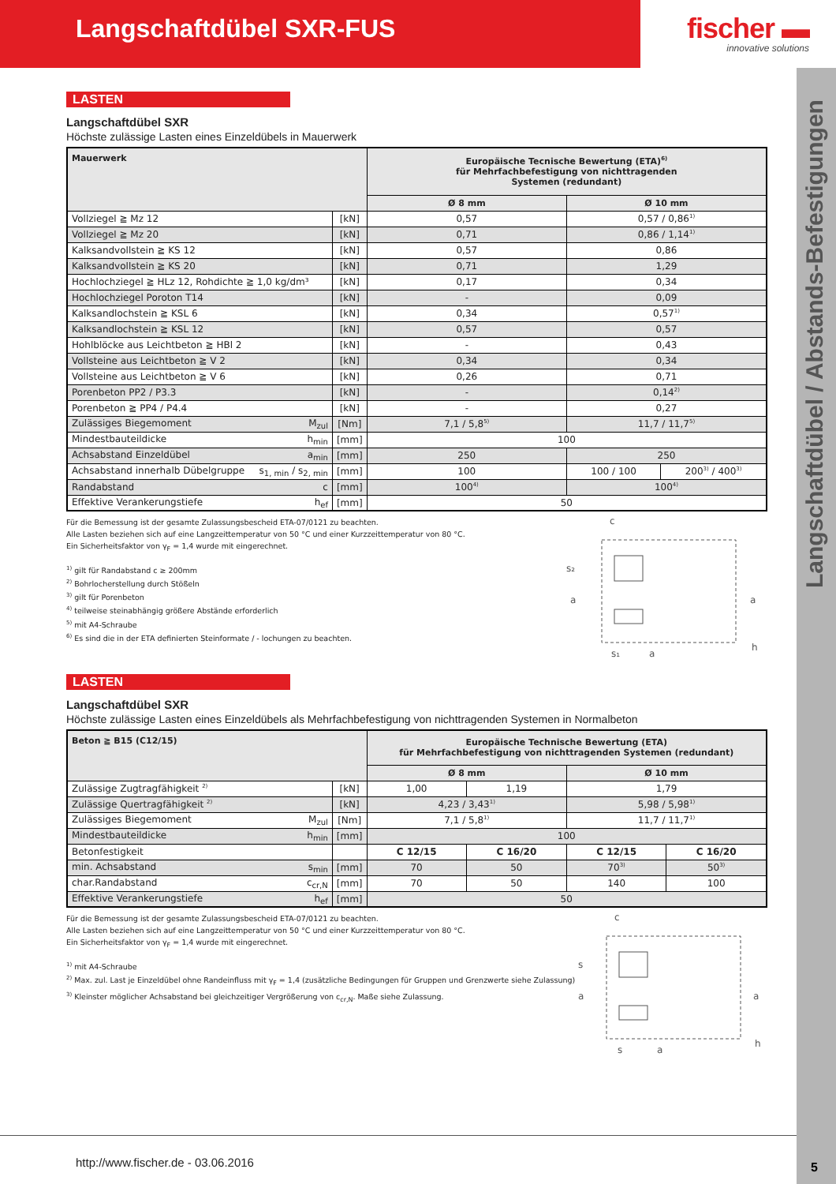Langschaftdübel SXR-FUS
fischer ▬
innovative solutions
Langschaftdübel / Abstands-Befestigungen
5
LASTEN
Langschaftdübel SXR
Höchste zulässige Lasten eines Einzeldübels in Mauerwerk
| Mauerwerk | | Europäische Tecnische Bewertung (ETA)<sup>6)</sup> für Mehrfachbefestigung von nichttragenden Systemen (redundant) | | |
| --- | --- | --- | --- | --- |
| | | Ø 8 mm | Ø 10 mm | |
| Vollziegel ≧ Mz 12 | [kN] | 0,57 | 0,57 / 0,86<sup>1)</sup> | |
| Vollziegel ≧ Mz 20 | [kN] | 0,71 | 0,86 / 1,14<sup>1)</sup> | |
| Kalksandvollstein ≧ KS 12 | [kN] | 0,57 | 0,86 | |
| Kalksandvollstein ≧ KS 20 | [kN] | 0,71 | 1,29 | |
| Hochlochziegel ≧ HLz 12, Rohdichte ≧ 1,0 kg/dm³ | [kN] | 0,17 | 0,34 | |
| Hochlochziegel Poroton T14 | [kN] | - | 0,09 | |
| Kalksandlochstein ≧ KSL 6 | [kN] | 0,34 | 0,57<sup>1)</sup> | |
| Kalksandlochstein ≧ KSL 12 | [kN] | 0,57 | 0,57 | |
| Hohlblöcke aus Leichtbeton ≧ HBl 2 | [kN] | - | 0,43 | |
| Vollsteine aus Leichtbeton ≧ V 2 | [kN] | 0,34 | 0,34 | |
| Vollsteine aus Leichtbeton ≧ V 6 | [kN] | 0,26 | 0,71 | |
| Porenbeton PP2 / P3.3 | [kN] | - | 0,14<sup>2)</sup> | |
| Porenbeton ≧ PP4 / P4.4 | [kN] | - | 0,27 | |
| Zulässiges Biegemoment M<sub>zul</sub> | [Nm] | 7,1 / 5,8<sup>5)</sup> | 11,7 / 11,7<sup>5)</sup> | |
| Mindestbauteildicke h<sub>min</sub> | [mm] | 100 | | |
| Achsabstand Einzeldübel a<sub>min</sub> | [mm] | 250 | 250 | |
| Achsabstand innerhalb Dübelgruppe s<sub>1, min</sub> / s<sub>2, min</sub> | [mm] | 100 | 100 / 100 | 200<sup>3)</sup> / 400<sup>3)</sup> |
| Randabstand c | [mm] | 100<sup>4)</sup> | 100<sup>4)</sup> | |
| Effektive Verankerungstiefe h<sub>ef</sub> | [mm] | 50 | | |
Für die Bemessung ist der gesamte Zulassungsbescheid ETA-07/0121 zu beachten.
Alle Lasten beziehen sich auf eine Langzeittemperatur von 50 °C und einer Kurzzeittemperatur von 80 °C.
Ein Sicherheitsfaktor von γ<sub>F</sub> = 1,4 wurde mit eingerechnet.
<sup>1)</sup> gilt für Randabstand c ≥ 200mm
<sup>2)</sup> Bohrlocherstellung durch Stößeln
<sup>3)</sup> gilt für Porenbeton
<sup>4)</sup> teilweise steinabhängig größere Abstände erforderlich
<sup>5)</sup> mit A4-Schraube
<sup>6)</sup> Es sind die in der ETA definierten Steinformate / - lochungen zu beachten.
c
s₂
a
a
h
s₁
a
LASTEN
Langschaftdübel SXR
Höchste zulässige Lasten eines Einzeldübels als Mehrfachbefestigung von nichttragenden Systemen in Normalbeton
| Beton ≧ B15 (C12/15) | | Europäische Technische Bewertung (ETA) für Mehrfachbefestigung von nichttragenden Systemen (redundant) | | | |
| --- | --- | --- | --- | --- | --- |
| | | Ø 8 mm | | Ø 10 mm | |
| Zulässige Zugtragfähigkeit <sup>2)</sup> | [kN] | 1,00 | 1,19 | 1,79 | |
| Zulässige Quertragfähigkeit <sup>2)</sup> | [kN] | 4,23 / 3,43<sup>1)</sup> | | 5,98 / 5,98<sup>1)</sup> | |
| Zulässiges Biegemoment M<sub>zul</sub> | [Nm] | 7,1 / 5,8<sup>1)</sup> | | 11,7 / 11,7<sup>1)</sup> | |
| Mindestbauteildicke h<sub>min</sub> | [mm] | 100 | | | |
| Betonfestigkeit | | C 12/15 | C 16/20 | C 12/15 | C 16/20 |
| min. Achsabstand s<sub>min</sub> | [mm] | 70 | 50 | 70<sup>3)</sup> | 50<sup>3)</sup> |
| char.Randabstand c<sub>cr,N</sub> | [mm] | 70 | 50 | 140 | 100 |
| Effektive Verankerungstiefe h<sub>ef</sub> | [mm] | 50 | | | |
Für die Bemessung ist der gesamte Zulassungsbescheid ETA-07/0121 zu beachten.
Alle Lasten beziehen sich auf eine Langzeittemperatur von 50 °C und einer Kurzzeittemperatur von 80 °C.
Ein Sicherheitsfaktor von γ<sub>F</sub> = 1,4 wurde mit eingerechnet.
<sup>1)</sup> mit A4-Schraube
<sup>2)</sup> Max. zul. Last je Einzeldübel ohne Randeinfluss mit γ<sub>F</sub> = 1,4 (zusätzliche Bedingungen für Gruppen und Grenzwerte siehe Zulassung)
<sup>3)</sup> Kleinster möglicher Achsabstand bei gleichzeitiger Vergrößerung von c<sub>cr,N</sub>. Maße siehe Zulassung.
c
s
a
a
h
s
a
http://www.fischer.de - 03.06.2016